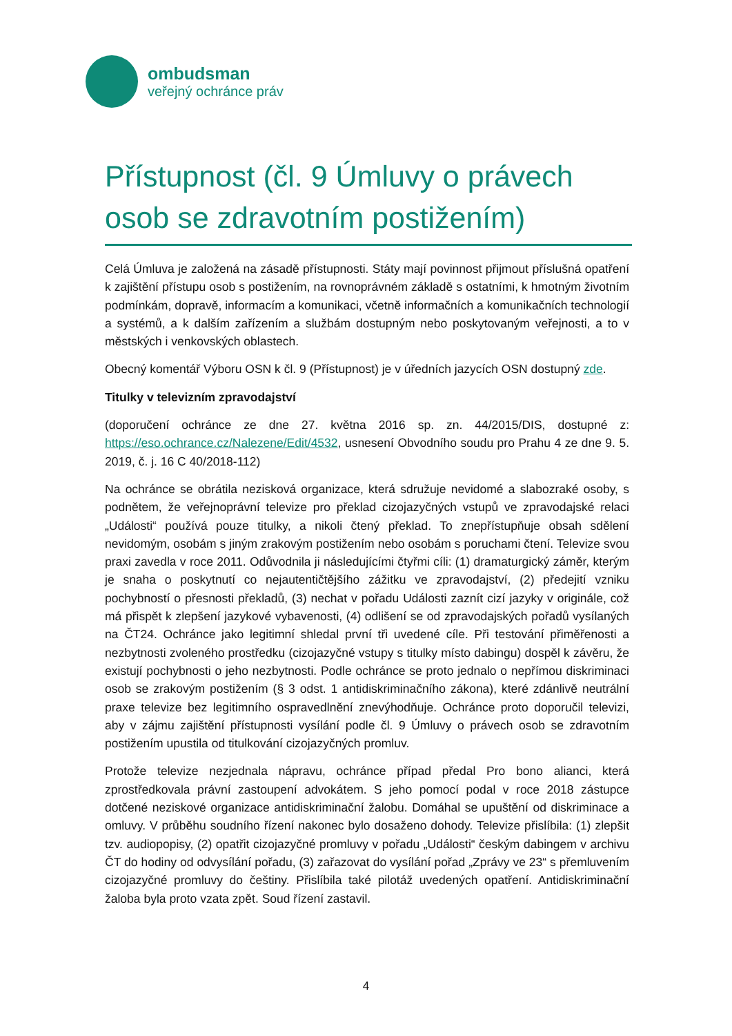ombudsman
veřejný ochránce práv
Přístupnost (čl. 9 Úmluvy o právech osob se zdravotním postižením)
Celá Úmluva je založená na zásadě přístupnosti. Státy mají povinnost přijmout příslušná opatření k zajištění přístupu osob s postižením, na rovnoprávném základě s ostatními, k hmotným životním podmínkám, dopravě, informacím a komunikaci, včetně informačních a komunikačních technologií a systémů, a k dalším zařízením a službám dostupným nebo poskytovaným veřejnosti, a to v městských i venkovských oblastech.
Obecný komentář Výboru OSN k čl. 9 (Přístupnost) je v úředních jazycích OSN dostupný zde.
Titulky v televizním zpravodajství
(doporučení ochránce ze dne 27. května 2016 sp. zn. 44/2015/DIS, dostupné z: https://eso.ochrance.cz/Nalezene/Edit/4532, usnesení Obvodního soudu pro Prahu 4 ze dne 9. 5. 2019, č. j. 16 C 40/2018-112)
Na ochránce se obrátila nezisková organizace, která sdružuje nevidomé a slabozraké osoby, s podnětem, že veřejnoprávní televize pro překlad cizojazyčných vstupů ve zpravodajské relaci „Události“ používá pouze titulky, a nikoli čtený překlad. To znepřístupňuje obsah sdělení nevidomým, osobám s jiným zrakovým postižením nebo osobám s poruchami čtení. Televize svou praxi zavedla v roce 2011. Odůvodnila ji následujícími čtyřmi cíli: (1) dramaturgický záměr, kterým je snaha o poskytnutí co nejautentičtějšího zážitku ve zpravodajství, (2) předejití vzniku pochybností o přesnosti překladů, (3) nechat v pořadu Události zaznít cizí jazyky v originále, což má přispět k zlepšení jazykové vybavenosti, (4) odlišení se od zpravodajských pořadů vysílaných na ČT24. Ochránce jako legitimní shledal první tři uvedené cíle. Při testování přiměřenosti a nezbytnosti zvoleného prostředku (cizojazyčné vstupy s titulky místo dabingu) dospěl k závěru, že existují pochybnosti o jeho nezbytnosti. Podle ochránce se proto jednalo o nepřímou diskriminaci osob se zrakovým postižením (§ 3 odst. 1 antidiskriminačního zákona), které zdánlivě neutrální praxe televize bez legitimního ospravedlnění znevýhodňuje. Ochránce proto doporučil televizi, aby v zájmu zajištění přístupnosti vysílání podle čl. 9 Úmluvy o právech osob se zdravotním postižením upustila od titulkování cizojazyčných promluv.
Protože televize nezjednala nápravu, ochránce případ předal Pro bono alianci, která zprostředkovala právní zastoupení advokátem. S jeho pomocí podal v roce 2018 zástupce dotčené neziskové organizace antidiskriminační žalobu. Domáhal se upuštění od diskriminace a omluvy. V průběhu soudního řízení nakonec bylo dosaženo dohody. Televize přislíbila: (1) zlepšit tzv. audiopopisy, (2) opatřit cizojazyčné promluvy v pořadu „Události“ českým dabingem v archivu ČT do hodiny od odvysílání pořadu, (3) zařazovat do vysílání pořad „Zprávy ve 23“ s přemluvením cizojazyčné promluvy do češtiny. Přislíbila také pilotáž uvedených opatření. Antidiskriminační žaloba byla proto vzata zpět. Soud řízení zastavil.
4